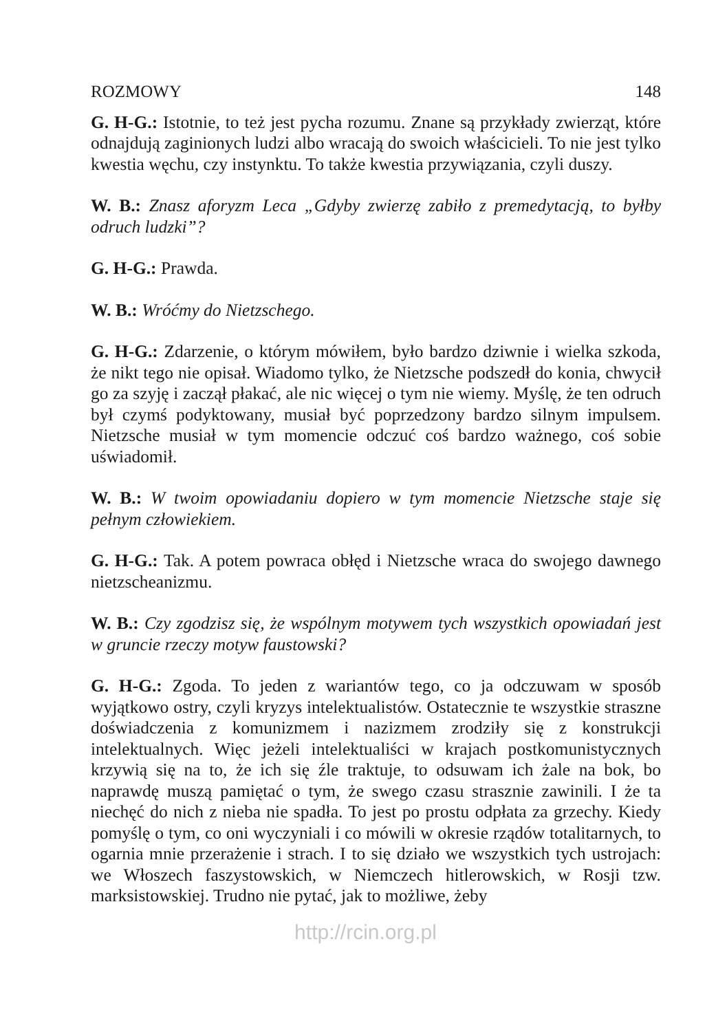ROZMOWY 148
G. H-G.: Istotnie, to też jest pycha rozumu. Znane są przykłady zwierząt, które odnajdują zaginionych ludzi albo wracają do swoich właścicieli. To nie jest tylko kwestia węchu, czy instynktu. To także kwestia przywiązania, czyli duszy.
W. B.: Znasz aforyzm Leca „Gdyby zwierzę zabiło z premedytacją, to byłby odruch ludzki”?
G. H-G.: Prawda.
W. B.: Wróćmy do Nietzschego.
G. H-G.: Zdarzenie, o którym mówiłem, było bardzo dziwnie i wielka szkoda, że nikt tego nie opisał. Wiadomo tylko, że Nietzsche podszedł do konia, chwycił go za szyję i zaczął płakać, ale nic więcej o tym nie wiemy. Myślę, że ten odruch był czymś podyktowany, musiał być poprzedzony bardzo silnym impulsem. Nietzsche musiał w tym momencie odczuć coś bardzo ważnego, coś sobie uświadomił.
W. B.: W twoim opowiadaniu dopiero w tym momencie Nietzsche staje się pełnym człowiekiem.
G. H-G.: Tak. A potem powraca obłęd i Nietzsche wraca do swojego dawnego nietzscheanizmu.
W. B.: Czy zgodzisz się, że wspólnym motywem tych wszystkich opowiadań jest w gruncie rzeczy motyw faustowski?
G. H-G.: Zgoda. To jeden z wariantów tego, co ja odczuwam w sposób wyjątkowo ostry, czyli kryzys intelektualistów. Ostatecznie te wszystkie straszne doświadczenia z komunizmem i nazizmem zrodziły się z konstrukcji intelektualnych. Więc jeżeli intelektualiści w krajach postkomunistycznych krzywią się na to, że ich się źle traktuje, to odsuwam ich żale na bok, bo naprawdę muszą pamiętać o tym, że swego czasu strasznie zawinili. I że ta niechęć do nich z nieba nie spadła. To jest po prostu odpłata za grzechy. Kiedy pomyślę o tym, co oni wyczyniali i co mówili w okresie rządów totalitarnych, to ogarnia mnie przerażenie i strach. I to się działo we wszystkich tych ustrojach: we Włoszech faszystowskich, w Niemczech hitlerowskich, w Rosji tzw. marksistowskiej. Trudno nie pytać, jak to możliwe, żeby
http://rcin.org.pl